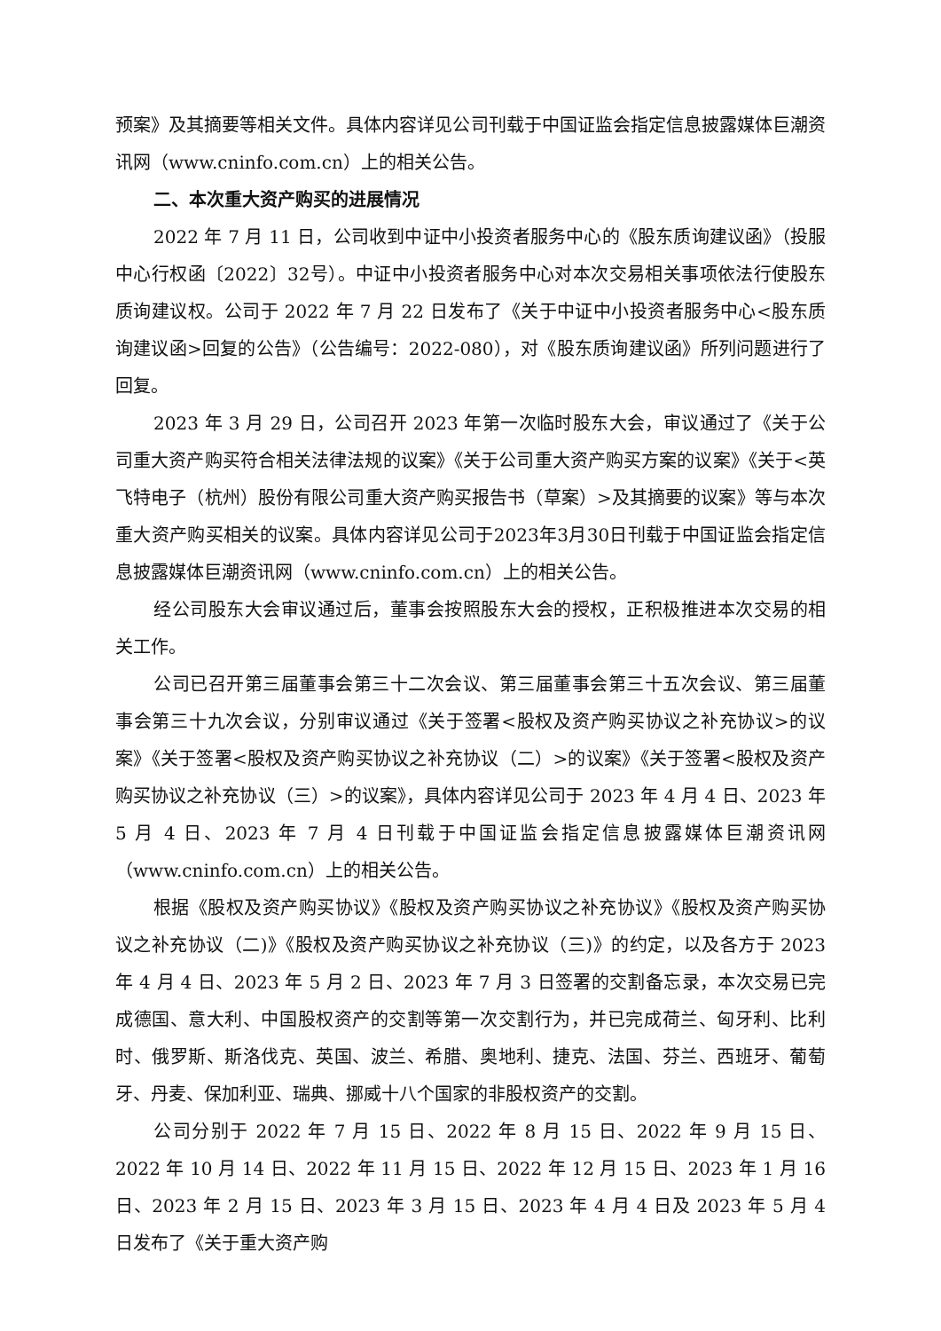预案》及其摘要等相关文件。具体内容详见公司刊载于中国证监会指定信息披露媒体巨潮资讯网（www.cninfo.com.cn）上的相关公告。
二、本次重大资产购买的进展情况
2022 年 7 月 11 日，公司收到中证中小投资者服务中心的《股东质询建议函》（投服中心行权函〔2022〕32号）。中证中小投资者服务中心对本次交易相关事项依法行使股东质询建议权。公司于 2022 年 7 月 22 日发布了《关于中证中小投资者服务中心<股东质询建议函>回复的公告》（公告编号：2022-080），对《股东质询建议函》所列问题进行了回复。
2023 年 3 月 29 日，公司召开 2023 年第一次临时股东大会，审议通过了《关于公司重大资产购买符合相关法律法规的议案》《关于公司重大资产购买方案的议案》《关于<英飞特电子（杭州）股份有限公司重大资产购买报告书（草案）>及其摘要的议案》等与本次重大资产购买相关的议案。具体内容详见公司于2023年3月30日刊载于中国证监会指定信息披露媒体巨潮资讯网（www.cninfo.com.cn）上的相关公告。
经公司股东大会审议通过后，董事会按照股东大会的授权，正积极推进本次交易的相关工作。
公司已召开第三届董事会第三十二次会议、第三届董事会第三十五次会议、第三届董事会第三十九次会议，分别审议通过《关于签署<股权及资产购买协议之补充协议>的议案》《关于签署<股权及资产购买协议之补充协议（二）>的议案》《关于签署<股权及资产购买协议之补充协议（三）>的议案》，具体内容详见公司于 2023 年 4 月 4 日、2023 年 5 月 4 日、2023 年 7 月 4 日刊载于中国证监会指定信息披露媒体巨潮资讯网（www.cninfo.com.cn）上的相关公告。
根据《股权及资产购买协议》《股权及资产购买协议之补充协议》《股权及资产购买协议之补充协议（二)》《股权及资产购买协议之补充协议（三)》的约定，以及各方于 2023 年 4 月 4 日、2023 年 5 月 2 日、2023 年 7 月 3 日签署的交割备忘录，本次交易已完成德国、意大利、中国股权资产的交割等第一次交割行为，并已完成荷兰、匈牙利、比利时、俄罗斯、斯洛伐克、英国、波兰、希腊、奥地利、捷克、法国、芬兰、西班牙、葡萄牙、丹麦、保加利亚、瑞典、挪威十八个国家的非股权资产的交割。
公司分别于 2022 年 7 月 15 日、2022 年 8 月 15 日、2022 年 9 月 15 日、2022 年 10 月 14 日、2022 年 11 月 15 日、2022 年 12 月 15 日、2023 年 1 月 16 日、2023 年 2 月 15 日、2023 年 3 月 15 日、2023 年 4 月 4 日及 2023 年 5 月 4 日发布了《关于重大资产购